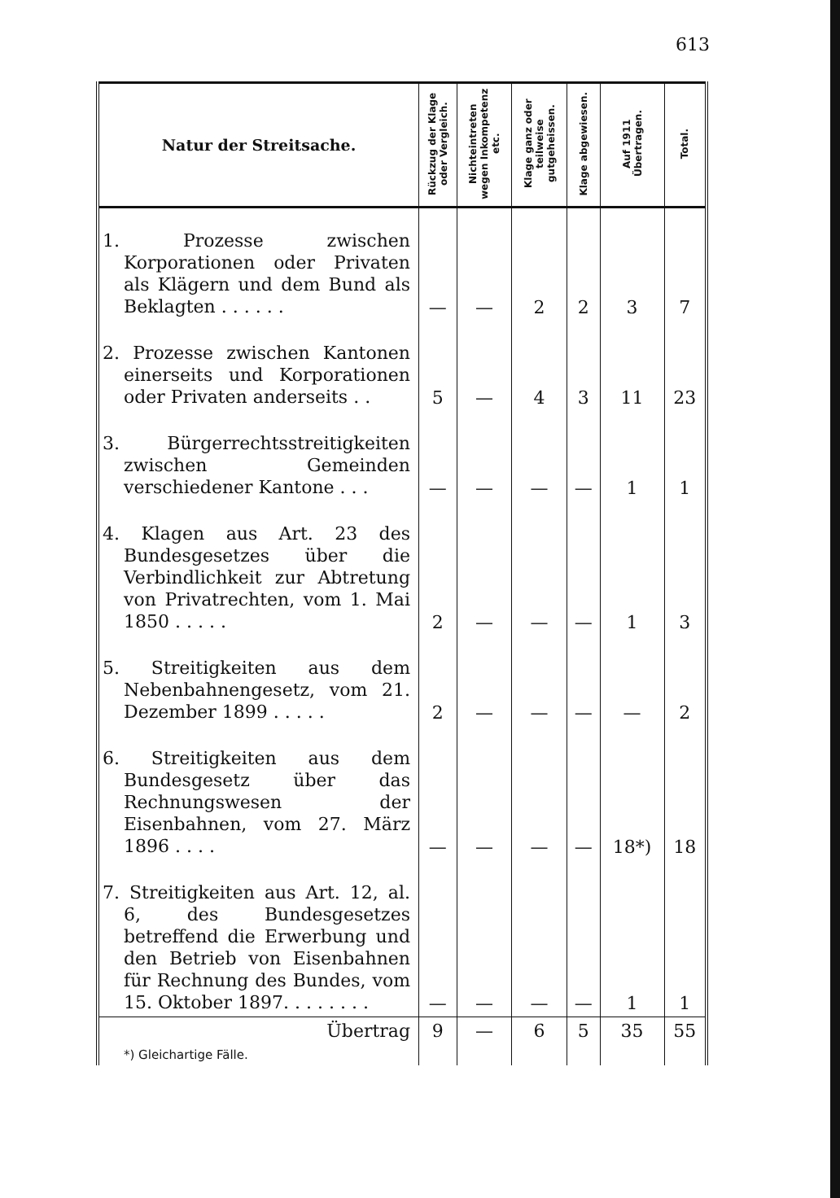613
| Natur der Streitsache. | Rückzug der Klage oder Vergleich. | Nichteintreten wegen In­kompetenz etc. | Klage ganz oder teilweise gutgeheissen. | Klage abgewiesen. | Auf 1911 Übertragen. | Total. |
| --- | --- | --- | --- | --- | --- | --- |
| 1. Prozesse zwischen Korporationen oder Privaten als Klägern und dem Bund als Beklagten . . . . . . | — | — | 2 | 2 | 3 | 7 |
| 2. Prozesse zwischen Kantonen einerseits und Korporationen oder Privaten anderseits . . | 5 | — | 4 | 3 | 11 | 23 |
| 3. Bürgerrechtsstreitigkeiten zwischen Gemeinden verschiedener Kantone . . . | — | — | — | — | 1 | 1 |
| 4. Klagen aus Art. 23 des Bundesgesetzes über die Verbindlichkeit zur Abtretung von Privatrechten, vom 1. Mai 1850 . . . . . | 2 | — | — | — | 1 | 3 |
| 5. Streitigkeiten aus dem Nebenbahnengesetz, vom 21. Dezember 1899 . . . . . | 2 | — | — | — | — | 2 |
| 6. Streitigkeiten aus dem Bundesgesetz über das Rechnungswesen der Eisenbahnen, vom 27. März 1896 . . . . | — | — | — | — | 18*) | 18 |
| 7. Streitigkeiten aus Art. 12, al. 6, des Bundesgesetzes betreffend die Erwerbung und den Betrieb von Eisenbahnen für Rechnung des Bundes, vom 15. Oktober 1897. . . . . . . . | — | — | — | — | 1 | 1 |
| Übertrag | 9 | — | 6 | 5 | 35 | 55 |
| *) Gleichartige Fälle. | | | | | | |